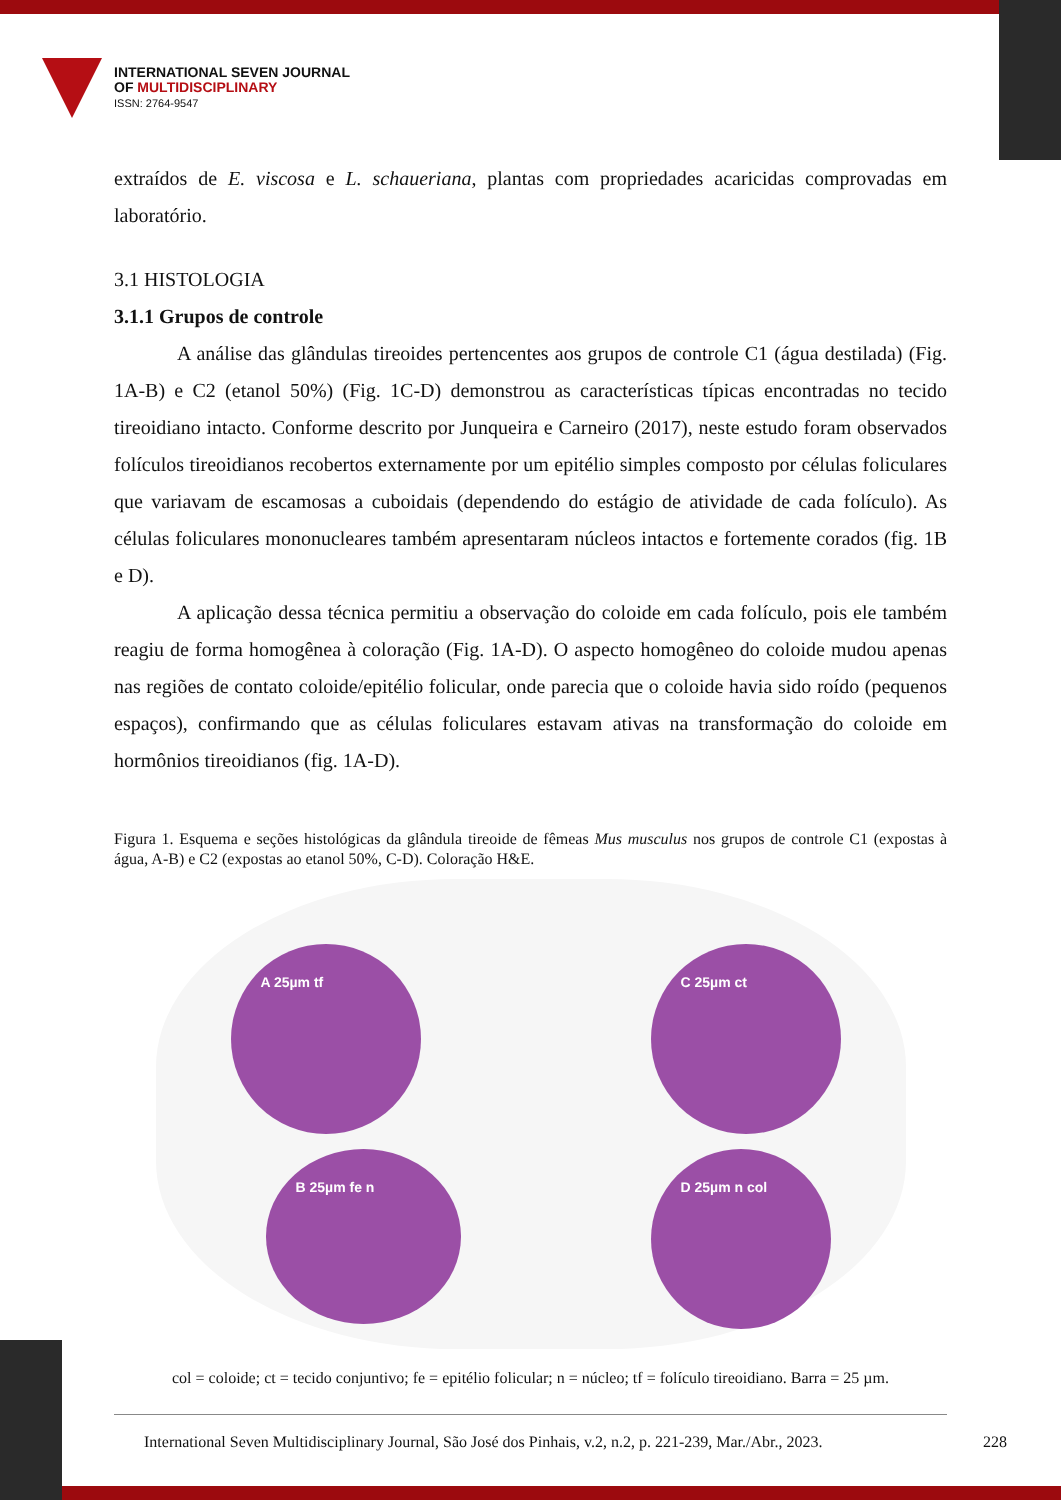INTERNATIONAL SEVEN JOURNAL
OF MULTIDISCIPLINARY
ISSN: 2764-9547
extraídos de E. viscosa e L. schaueriana, plantas com propriedades acaricidas comprovadas em laboratório.
3.1 HISTOLOGIA
3.1.1 Grupos de controle
A análise das glândulas tireoides pertencentes aos grupos de controle C1 (água destilada) (Fig. 1A-B) e C2 (etanol 50%) (Fig. 1C-D) demonstrou as características típicas encontradas no tecido tireoidiano intacto. Conforme descrito por Junqueira e Carneiro (2017), neste estudo foram observados folículos tireoidianos recobertos externamente por um epitélio simples composto por células foliculares que variavam de escamosas a cuboidais (dependendo do estágio de atividade de cada folículo). As células foliculares mononucleares também apresentaram núcleos intactos e fortemente corados (fig. 1B e D).
A aplicação dessa técnica permitiu a observação do coloide em cada folículo, pois ele também reagiu de forma homogênea à coloração (Fig. 1A-D). O aspecto homogêneo do coloide mudou apenas nas regiões de contato coloide/epitélio folicular, onde parecia que o coloide havia sido roído (pequenos espaços), confirmando que as células foliculares estavam ativas na transformação do coloide em hormônios tireoidianos (fig. 1A-D).
Figura 1. Esquema e seções histológicas da glândula tireoide de fêmeas Mus musculus nos grupos de controle C1 (expostas à água, A-B) e C2 (expostas ao etanol 50%, C-D). Coloração H&E.
A 25µm tf C 25µm ct
B 25µm fe n D 25µm n col
col = coloide; ct = tecido conjuntivo; fe = epitélio folicular; n = núcleo; tf = folículo tireoidiano. Barra = 25 µm.
International Seven Multidisciplinary Journal, São José dos Pinhais, v.2, n.2, p. 221-239, Mar./Abr., 2023. 228